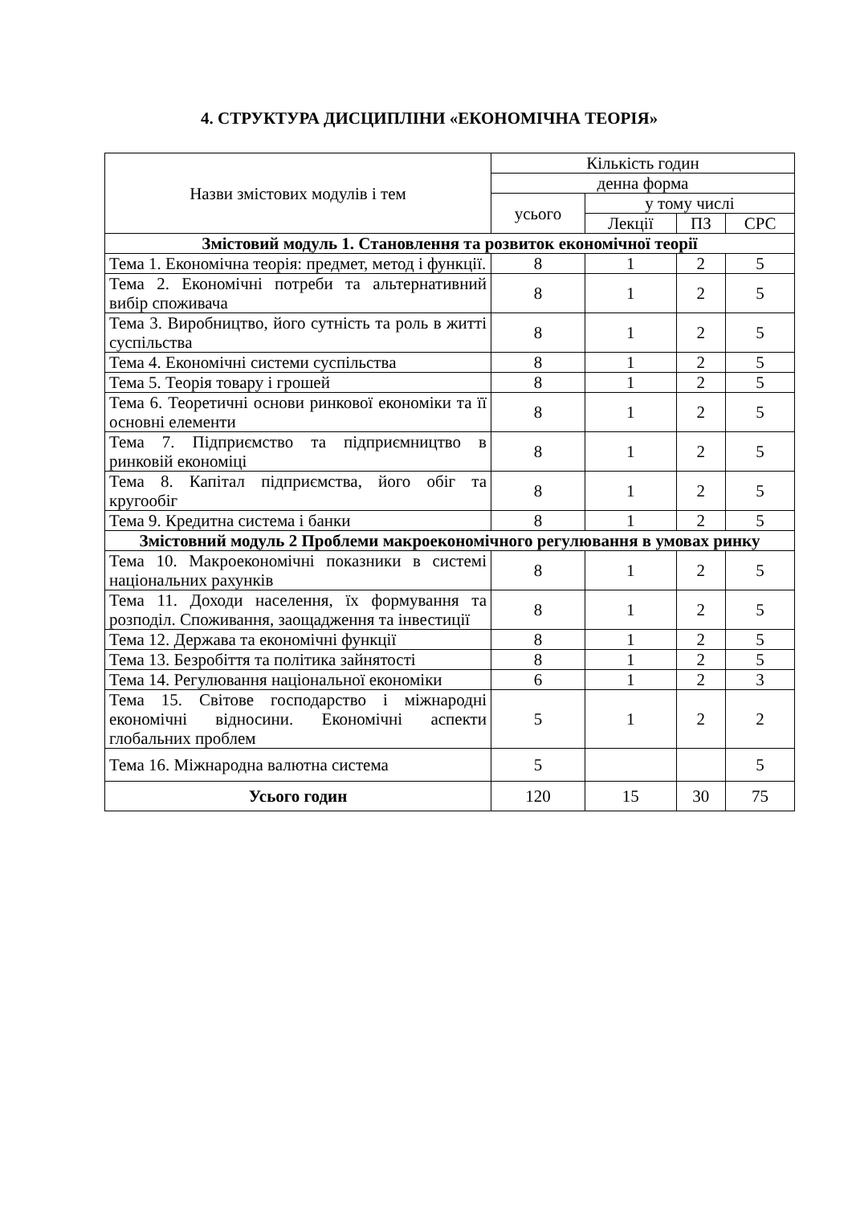4. СТРУКТУРА ДИСЦИПЛІНИ «ЕКОНОМІЧНА ТЕОРІЯ»
| Назви змістових модулів і тем | Кількість годин | | | |
| --- | --- | --- | --- | --- |
| | денна форма | | | |
| | усього | у тому числі | | |
| | | Лекції | ПЗ | СРС |
| Змістовий модуль 1. Становлення та розвиток економічної теорії | | | | |
| Тема 1. Економічна теорія: предмет, метод і функції. | 8 | 1 | 2 | 5 |
| Тема 2. Економічні потреби та альтернативний вибір споживача | 8 | 1 | 2 | 5 |
| Тема 3. Виробництво, його сутність та роль в житті суспільства | 8 | 1 | 2 | 5 |
| Тема 4. Економічні системи суспільства | 8 | 1 | 2 | 5 |
| Тема 5. Теорія товару і грошей | 8 | 1 | 2 | 5 |
| Тема 6. Теоретичні основи ринкової економіки та її основні елементи | 8 | 1 | 2 | 5 |
| Тема 7. Підприємство та підприємництво в ринковій економіці | 8 | 1 | 2 | 5 |
| Тема 8. Капітал підприємства, його обіг та кругообіг | 8 | 1 | 2 | 5 |
| Тема 9. Кредитна система і банки | 8 | 1 | 2 | 5 |
| Змістовний модуль 2 Проблеми макроекономічного регулювання в умовах ринку | | | | |
| Тема 10. Макроекономічні показники в системі національних рахунків | 8 | 1 | 2 | 5 |
| Тема 11. Доходи населення, їх формування та розподіл. Споживання, заощадження та інвестиції | 8 | 1 | 2 | 5 |
| Тема 12. Держава та економічні функції | 8 | 1 | 2 | 5 |
| Тема 13. Безробіття та політика зайнятості | 8 | 1 | 2 | 5 |
| Тема 14. Регулювання національної економіки | 6 | 1 | 2 | 3 |
| Тема 15. Світове господарство і міжнародні економічні відносини. Економічні аспекти глобальних проблем | 5 | 1 | 2 | 2 |
| Тема 16. Міжнародна валютна система | 5 | | | 5 |
| Усього годин | 120 | 15 | 30 | 75 |